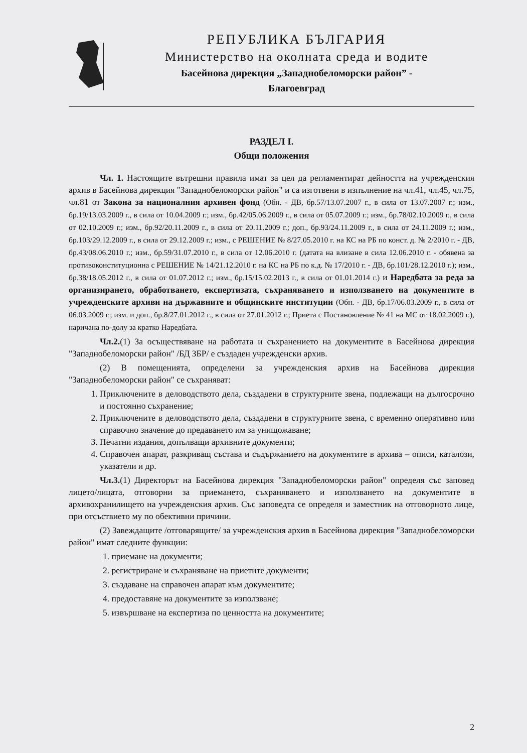РЕПУБЛИКА БЪЛГАРИЯ
Министерство на околната среда и водите
Басейнова дирекция „Западнобеломорски район” -
Благоевград
РАЗДЕЛ I.
Общи положения
Чл. 1. Настоящите вътрешни правила имат за цел да регламентират дейността на учрежденския архив в Басейнова дирекция "Западнобеломорски район" и са изготвени в изпълнение на чл.41, чл.45, чл.75, чл.81 от Закона за националния архивен фонд (Обн. - ДВ, бр.57/13.07.2007 г., в сила от 13.07.2007 г.; изм., бр.19/13.03.2009 г., в сила от 10.04.2009 г.; изм., бр.42/05.06.2009 г., в сила от 05.07.2009 г.; изм., бр.78/02.10.2009 г., в сила от 02.10.2009 г.; изм., бр.92/20.11.2009 г., в сила от 20.11.2009 г.; доп., бр.93/24.11.2009 г., в сила от 24.11.2009 г.; изм., бр.103/29.12.2009 г., в сила от 29.12.2009 г.; изм., с РЕШЕНИЕ № 8/27.05.2010 г. на КС на РБ по конст. д. № 2/2010 г. - ДВ, бр.43/08.06.2010 г.; изм., бр.59/31.07.2010 г., в сила от 12.06.2010 г. (датата на влизане в сила 12.06.2010 г. - обявена за противоконституционна с РЕШЕНИЕ № 14/21.12.2010 г. на КС на РБ по к.д. № 17/2010 г. - ДВ, бр.101/28.12.2010 г.); изм., бр.38/18.05.2012 г., в сила от 01.07.2012 г.; изм., бр.15/15.02.2013 г., в сила от 01.01.2014 г.) и Наредбата за реда за организирането, обработването, експертизата, съхраняването и използването на документите в учрежденските архиви на държавните и общинските институции (Обн. - ДВ, бр.17/06.03.2009 г., в сила от 06.03.2009 г.; изм. и доп., бр.8/27.01.2012 г., в сила от 27.01.2012 г.; Приета с Постановление № 41 на МС от 18.02.2009 г.), наричана по-долу за кратко Наредбата.
Чл.2.(1) За осъществяване на работата и съхранението на документите в Басейнова дирекция "Западнобеломорски район" /БД ЗБР/ е създаден учрежденски архив.
(2) В помещенията, определени за учрежденския архив на Басейнова дирекция "Западнобеломорски район" се съхраняват:
1. Приключените в деловодството дела, създадени в структурните звена, подлежащи на дългосрочно и постоянно съхранение;
2. Приключените в деловодството дела, създадени в структурните звена, с временно оперативно или справочно значение до предаването им за унищожаване;
3. Печатни издания, допълващи архивните документи;
4. Справочен апарат, разкриващ състава и съдържанието на документите в архива – описи, каталози, указатели и др.
Чл.3.(1) Директорът на Басейнова дирекция "Западнобеломорски район" определя със заповед лицето/лицата, отговорни за приемането, съхраняването и използването на документите в архивохранилището на учрежденския архив. Със заповедта се определя и заместник на отговорното лице, при отсъствието му по обективни причини.
(2) Завеждащите /отговарящите/ за учрежденския архив в Басейнова дирекция "Западнобеломорски район" имат следните функции:
1. приемане на документи;
2. регистриране и съхраняване на приетите документи;
3. създаване на справочен апарат към документите;
4. предоставяне на документите за използване;
5. извършване на експертиза по ценността на документите;
2